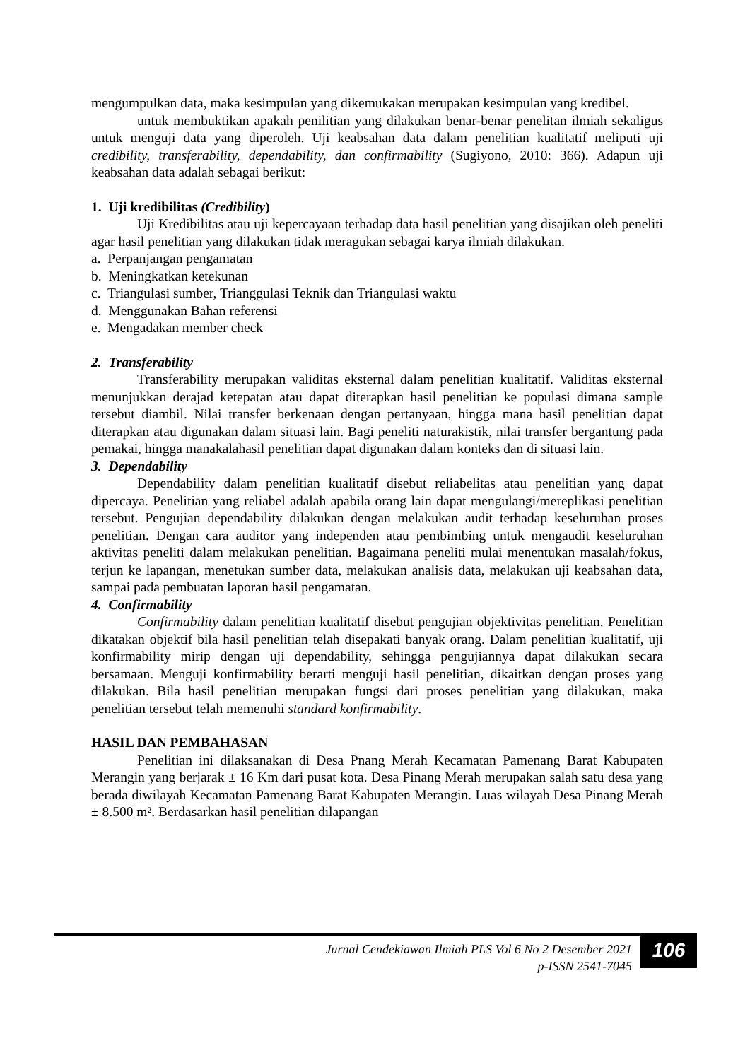mengumpulkan data, maka kesimpulan yang dikemukakan merupakan kesimpulan yang kredibel.
untuk membuktikan apakah penilitian yang dilakukan benar-benar penelitan ilmiah sekaligus untuk menguji data yang diperoleh. Uji keabsahan data dalam penelitian kualitatif meliputi uji credibility, transferability, dependability, dan confirmability (Sugiyono, 2010: 366). Adapun uji keabsahan data adalah sebagai berikut:
1. Uji kredibilitas (Credibility)
Uji Kredibilitas atau uji kepercayaan terhadap data hasil penelitian yang disajikan oleh peneliti agar hasil penelitian yang dilakukan tidak meragukan sebagai karya ilmiah dilakukan.
a. Perpanjangan pengamatan
b. Meningkatkan ketekunan
c. Triangulasi sumber, Trianggulasi Teknik dan Triangulasi waktu
d. Menggunakan Bahan referensi
e. Mengadakan member check
2. Transferability
Transferability merupakan validitas eksternal dalam penelitian kualitatif. Validitas eksternal menunjukkan derajad ketepatan atau dapat diterapkan hasil penelitian ke populasi dimana sample tersebut diambil. Nilai transfer berkenaan dengan pertanyaan, hingga mana hasil penelitian dapat diterapkan atau digunakan dalam situasi lain. Bagi peneliti naturakistik, nilai transfer bergantung pada pemakai, hingga manakalahasil penelitian dapat digunakan dalam konteks dan di situasi lain.
3. Dependability
Dependability dalam penelitian kualitatif disebut reliabelitas atau penelitian yang dapat dipercaya. Penelitian yang reliabel adalah apabila orang lain dapat mengulangi/mereplikasi penelitian tersebut. Pengujian dependability dilakukan dengan melakukan audit terhadap keseluruhan proses penelitian. Dengan cara auditor yang independen atau pembimbing untuk mengaudit keseluruhan aktivitas peneliti dalam melakukan penelitian. Bagaimana peneliti mulai menentukan masalah/fokus, terjun ke lapangan, menetukan sumber data, melakukan analisis data, melakukan uji keabsahan data, sampai pada pembuatan laporan hasil pengamatan.
4. Confirmability
Confirmability dalam penelitian kualitatif disebut pengujian objektivitas penelitian. Penelitian dikatakan objektif bila hasil penelitian telah disepakati banyak orang. Dalam penelitian kualitatif, uji konfirmability mirip dengan uji dependability, sehingga pengujiannya dapat dilakukan secara bersamaan. Menguji konfirmability berarti menguji hasil penelitian, dikaitkan dengan proses yang dilakukan. Bila hasil penelitian merupakan fungsi dari proses penelitian yang dilakukan, maka penelitian tersebut telah memenuhi standard konfirmability.
HASIL DAN PEMBAHASAN
Penelitian ini dilaksanakan di Desa Pnang Merah Kecamatan Pamenang Barat Kabupaten Merangin yang berjarak ± 16 Km dari pusat kota. Desa Pinang Merah merupakan salah satu desa yang berada diwilayah Kecamatan Pamenang Barat Kabupaten Merangin. Luas wilayah Desa Pinang Merah ± 8.500 m². Berdasarkan hasil penelitian dilapangan
Jurnal Cendekiawan Ilmiah PLS Vol 6 No 2 Desember 2021
p-ISSN 2541-7045
106